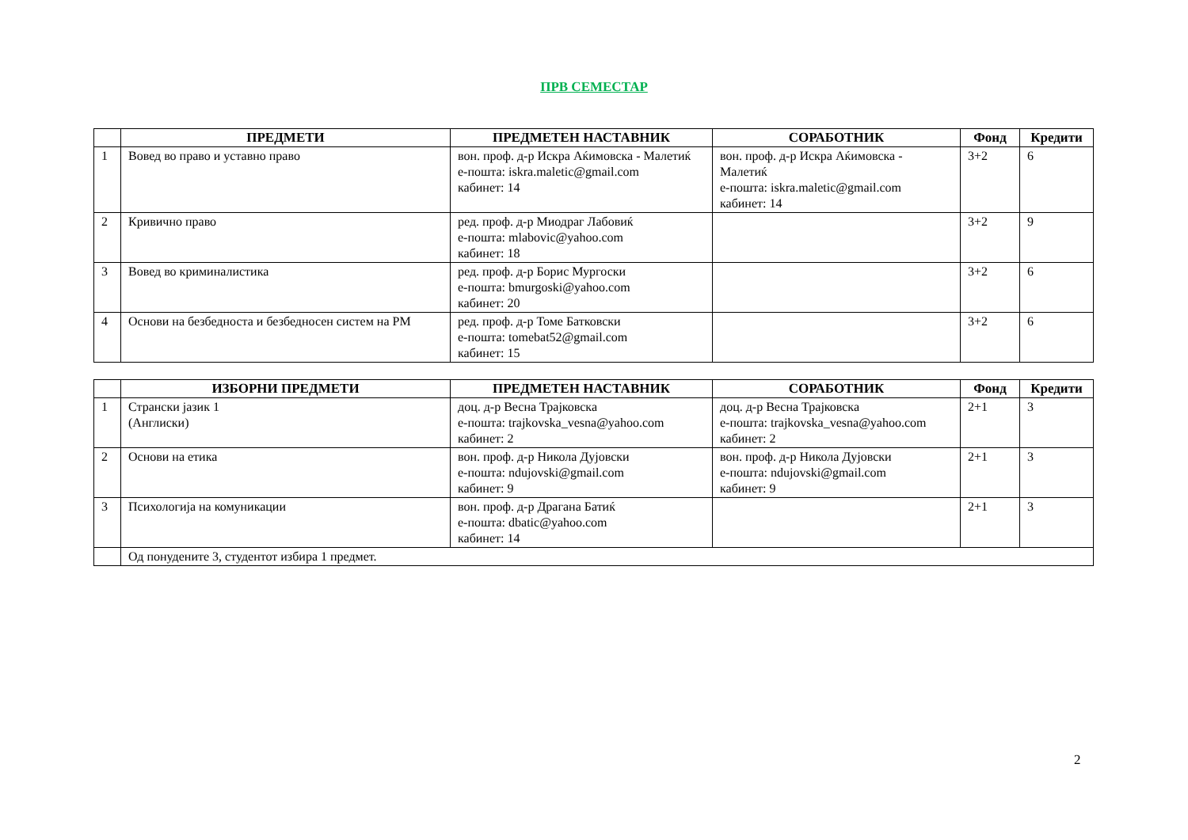ПРВ СЕМЕСТАР
| | ПРЕДМЕТИ | ПРЕДМЕТЕН НАСТАВНИК | СОРАБОТНИК | Фонд | Кредити |
| --- | --- | --- | --- | --- | --- |
| 1 | Вовед во право и уставно право | вон. проф. д-р Искра Аќимовска - Малетиќ е-пошта: iskra.maletic@gmail.com кабинет: 14 | вон. проф. д-р Искра Аќимовска - Малетиќ е-пошта: iskra.maletic@gmail.com кабинет: 14 | 3+2 | 6 |
| 2 | Кривично право | ред. проф. д-р Миодраг Лабовиќ е-пошта: mlabovic@yahoo.com кабинет: 18 | | 3+2 | 9 |
| 3 | Вовед во криминалистика | ред. проф. д-р Борис Мургоски е-пошта: bmurgoski@yahoo.com кабинет: 20 | | 3+2 | 6 |
| 4 | Основи на безбедноста и безбедносен систем на РМ | ред. проф. д-р Томе Батковски е-пошта: tomebat52@gmail.com кабинет: 15 | | 3+2 | 6 |
| | ИЗБОРНИ ПРЕДМЕТИ | ПРЕДМЕТЕН НАСТАВНИК | СОРАБОТНИК | Фонд | Кредити |
| --- | --- | --- | --- | --- | --- |
| 1 | Странски јазик 1 (Англиски) | доц. д-р Весна Трајковска е-пошта: trajkovska_vesna@yahoo.com кабинет: 2 | доц. д-р Весна Трајковска е-пошта: trajkovska_vesna@yahoo.com кабинет: 2 | 2+1 | 3 |
| 2 | Основи на етика | вон. проф. д-р Никола Дујовски е-пошта: ndujovski@gmail.com кабинет: 9 | вон. проф. д-р Никола Дујовски е-пошта: ndujovski@gmail.com кабинет: 9 | 2+1 | 3 |
| 3 | Психологија на комуникации | вон. проф. д-р Драгана Батиќ е-пошта: dbatic@yahoo.com кабинет: 14 | | 2+1 | 3 |
| | Од понудените 3, студентот избира 1 предмет. | | | | |
2